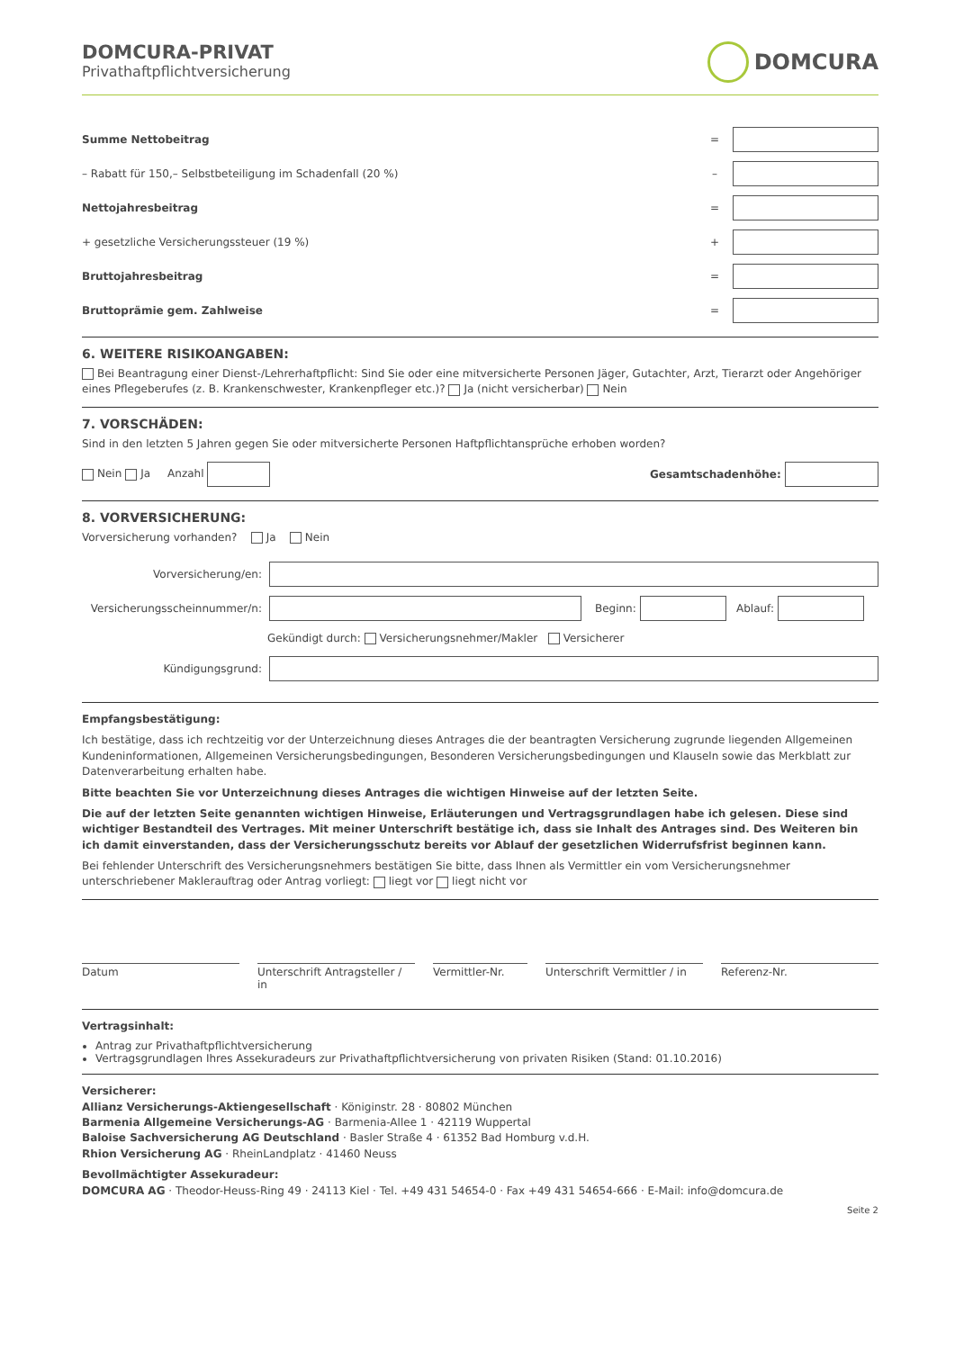DOMCURA-PRIVAT
Privathaftpflichtversicherung
DOMCURA
Summe Nettobeitrag =
– Rabatt für 150,– Selbstbeteiligung im Schadenfall (20 %) –
Nettojahresbeitrag =
+ gesetzliche Versicherungssteuer (19 %) +
Bruttojahresbeitrag =
Bruttoprämie gem. Zahlweise =
6. WEITERE RISIKOANGABEN:
Bei Beantragung einer Dienst-/Lehrerhaftpflicht: Sind Sie oder eine mitversicherte Personen Jäger, Gutachter, Arzt, Tierarzt oder Angehöriger eines Pflegeberufes (z. B. Krankenschwester, Krankenpfleger etc.)? Ja (nicht versicherbar) Nein
7. VORSCHÄDEN:
Sind in den letzten 5 Jahren gegen Sie oder mitversicherte Personen Haftpflichtansprüche erhoben worden?
Nein Ja Anzahl Gesamtschadenhöhe:
8. VORVERSICHERUNG:
Vorversicherung vorhanden? Ja Nein
Vorversicherung/en:
Versicherungsscheinnummer/n: Beginn: Ablauf:
Gekündigt durch: Versicherungsnehmer/Makler Versicherer
Kündigungsgrund:
Empfangsbestätigung:
Ich bestätige, dass ich rechtzeitig vor der Unterzeichnung dieses Antrages die der beantragten Versicherung zugrunde liegenden Allgemeinen Kundeninformationen, Allgemeinen Versicherungsbedingungen, Besonderen Versicherungsbedingungen und Klauseln sowie das Merkblatt zur Datenverarbeitung erhalten habe.
Bitte beachten Sie vor Unterzeichnung dieses Antrages die wichtigen Hinweise auf der letzten Seite.
Die auf der letzten Seite genannten wichtigen Hinweise, Erläuterungen und Vertragsgrundlagen habe ich gelesen. Diese sind wichtiger Bestandteil des Vertrages. Mit meiner Unterschrift bestätige ich, dass sie Inhalt des Antrages sind. Des Weiteren bin ich damit einverstanden, dass der Versicherungsschutz bereits vor Ablauf der gesetzlichen Widerrufsfrist beginnen kann.
Bei fehlender Unterschrift des Versicherungsnehmers bestätigen Sie bitte, dass Ihnen als Vermittler ein vom Versicherungsnehmer unterschriebener Maklerauftrag oder Antrag vorliegt: liegt vor liegt nicht vor
Datum Unterschrift Antragsteller / in
Vermittler-Nr. Unterschrift Vermittler / in Referenz-Nr.
Vertragsinhalt:
Antrag zur Privathaftpflichtversicherung
Vertragsgrundlagen Ihres Assekuradeurs zur Privathaftpflichtversicherung von privaten Risiken (Stand: 01.10.2016)
Versicherer:
Allianz Versicherungs-Aktiengesellschaft · Königinstr. 28 · 80802 München
Barmenia Allgemeine Versicherungs-AG · Barmenia-Allee 1 · 42119 Wuppertal
Baloise Sachversicherung AG Deutschland · Basler Straße 4 · 61352 Bad Homburg v.d.H.
Rhion Versicherung AG · RheinLandplatz · 41460 Neuss
Bevollmächtigter Assekuradeur:
DOMCURA AG · Theodor-Heuss-Ring 49 · 24113 Kiel · Tel. +49 431 54654-0 · Fax +49 431 54654-666 · E-Mail: info@domcura.de
Seite 2